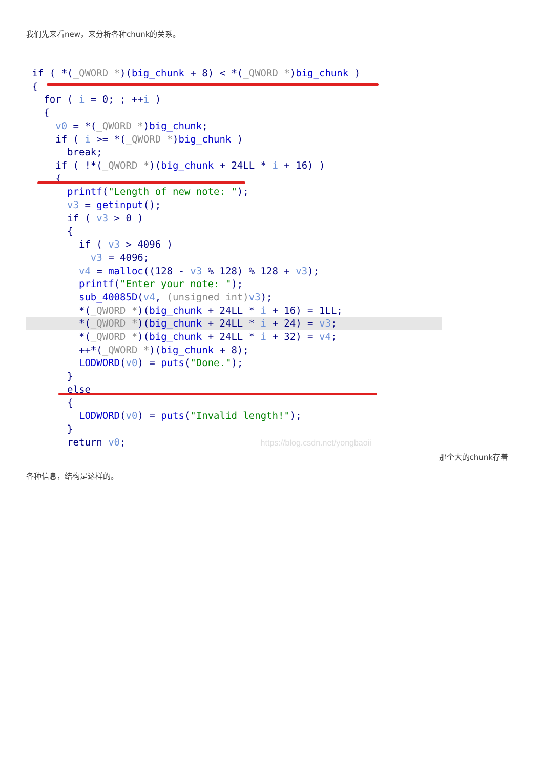我们先来看new，来分析各种chunk的关系。
if ( *(_QWORD *)(big_chunk + 8) < *(_QWORD *)big_chunk )
{
for ( i = 0; ; ++i )
{
v0 = *(_QWORD *)big_chunk;
if ( i >= *(_QWORD *)big_chunk )
break;
if ( !*(_QWORD *)(big_chunk + 24LL * i + 16) )
{
printf("Length of new note: ");
v3 = getinput();
if ( v3 > 0 )
{
if ( v3 > 4096 )
v3 = 4096;
v4 = malloc((128 - v3 % 128) % 128 + v3);
printf("Enter your note: ");
sub_40085D(v4, (unsigned int) v3);
*(_QWORD *)(big_chunk + 24LL * i + 16) = 1LL;
*(_QWORD *)(big_chunk + 24LL * i + 24) = v3;
*(_QWORD *)(big_chunk + 24LL * i + 32) = v4;
++*(_QWORD *)(big_chunk + 8);
LODWORD(v0) = puts("Done.");
}
else
{
LODWORD(v0) = puts("Invalid length!");
}
return v0; https://blog.csdn.net/yongbaoii
那个大的chunk存着
各种信息，结构是这样的。